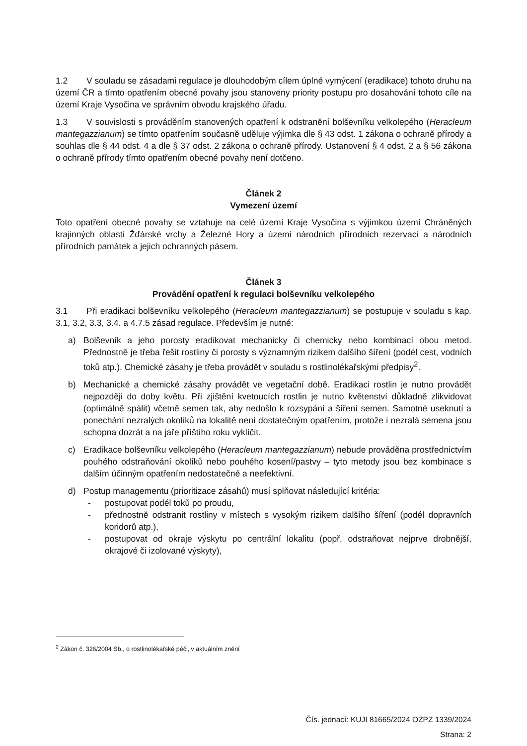1.2 V souladu se zásadami regulace je dlouhodobým cílem úplné vymýcení (eradikace) tohoto druhu na území ČR a tímto opatřením obecné povahy jsou stanoveny priority postupu pro dosahování tohoto cíle na území Kraje Vysočina ve správním obvodu krajského úřadu.
1.3 V souvislosti s prováděním stanovených opatření k odstranění bolševníku velkolepého (Heracleum mantegazzianum) se tímto opatřením současně uděluje výjimka dle § 43 odst. 1 zákona o ochraně přírody a souhlas dle § 44 odst. 4 a dle § 37 odst. 2 zákona o ochraně přírody. Ustanovení § 4 odst. 2 a § 56 zákona o ochraně přírody tímto opatřením obecné povahy není dotčeno.
Článek 2
Vymezení území
Toto opatření obecné povahy se vztahuje na celé území Kraje Vysočina s výjimkou území Chráněných krajinných oblastí Žďárské vrchy a Železné Hory a území národních přírodních rezervací a národních přírodních památek a jejich ochranných pásem.
Článek 3
Provádění opatření k regulaci bolševníku velkolepého
3.1 Při eradikaci bolševníku velkolepého (Heracleum mantegazzianum) se postupuje v souladu s kap. 3.1, 3.2, 3.3, 3.4. a 4.7.5 zásad regulace. Především je nutné:
a) Bolševník a jeho porosty eradikovat mechanicky či chemicky nebo kombinací obou metod. Přednostně je třeba řešit rostliny či porosty s významným rizikem dalšího šíření (podél cest, vodních toků atp.). Chemické zásahy je třeba provádět v souladu s rostlinolékařskými předpisy<sup>2</sup>.
b) Mechanické a chemické zásahy provádět ve vegetační době. Eradikaci rostlin je nutno provádět nejpozději do doby květu. Při zjištění kvetoucích rostlin je nutno květenství důkladně zlikvidovat (optimálně spálit) včetně semen tak, aby nedošlo k rozsypání a šíření semen. Samotné useknutí a ponechání nezralých okolíků na lokalitě není dostatečným opatřením, protože i nezralá semena jsou schopna dozrát a na jaře příštího roku vyklíčit.
c) Eradikace bolševníku velkolepého (Heracleum mantegazzianum) nebude prováděna prostřednictvím pouhého odstraňování okolíků nebo pouhého kosení/pastvy – tyto metody jsou bez kombinace s dalším účinným opatřením nedostatečné a neefektivní.
d) Postup managementu (prioritizace zásahů) musí splňovat následující kritéria:
- postupovat podél toků po proudu,
- přednostně odstranit rostliny v místech s vysokým rizikem dalšího šíření (podél dopravních koridorů atp.),
- postupovat od okraje výskytu po centrální lokalitu (popř. odstraňovat nejprve drobnější, okrajové či izolované výskyty),
<sup>2</sup> Zákon č. 326/2004 Sb., o rostlinolékařské péči, v aktuálním znění
Čís. jednací: KUJI 81665/2024 OZPZ 1339/2024
Strana: 2